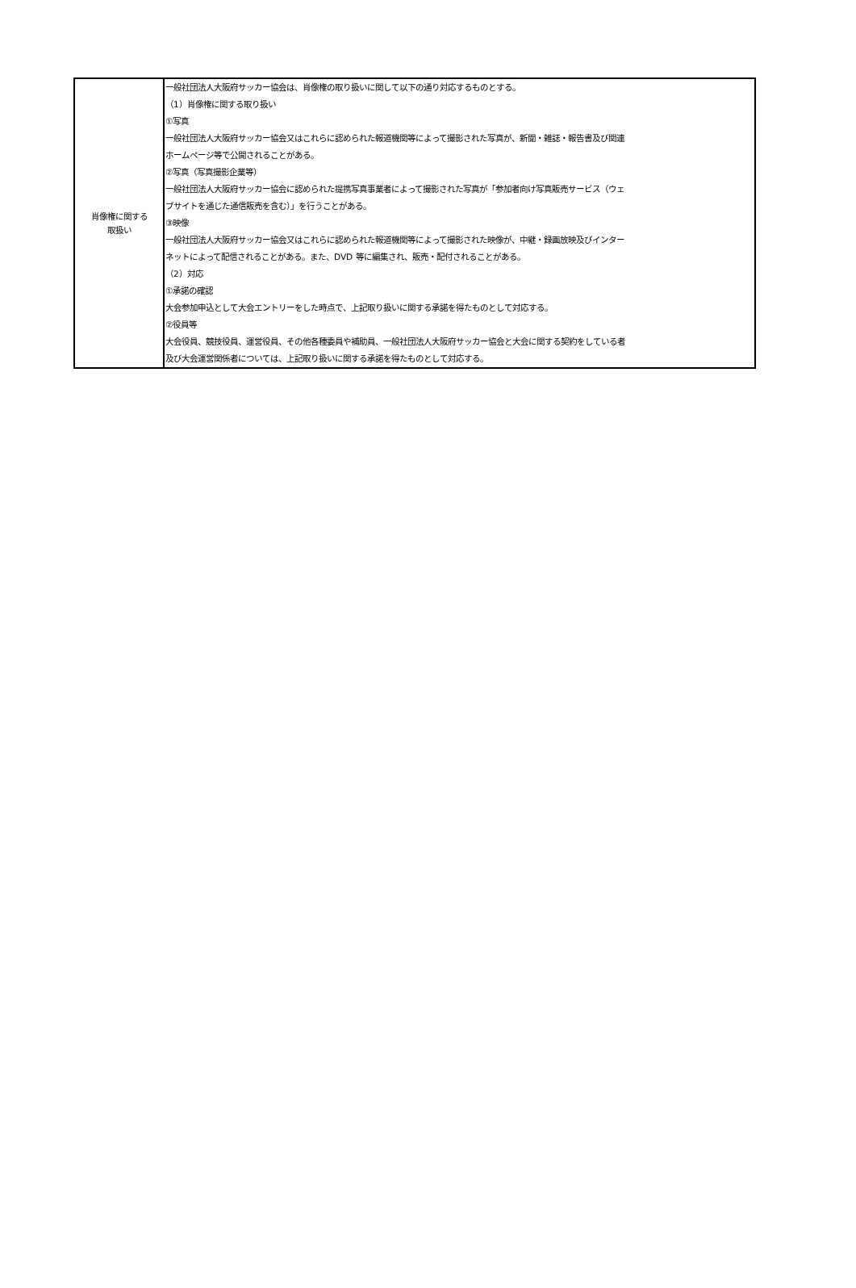| 肖像権に関する 取扱い | 一般社団法人大阪府サッカー協会は、肖像権の取り扱いに関して以下の通り対応するものとする。 （1）肖像権に関する取り扱い ①写真 一般社団法人大阪府サッカー協会又はこれらに認められた報道機関等によって撮影された写真が、新聞・雑誌・報告書及び関連 ホームページ等で公開されることがある。 ②写真（写真撮影企業等） 一般社団法人大阪府サッカー協会に認められた提携写真事業者によって撮影された写真が「参加者向け写真販売サービス（ウェ ブサイトを通じた通信販売を含む）」を行うことがある。 ③映像 一般社団法人大阪府サッカー協会又はこれらに認められた報道機関等によって撮影された映像が、中継・録画放映及びインター ネットによって配信されることがある。また、DVD 等に編集され、販売・配付されることがある。 （2）対応 ①承諾の確認 大会参加申込として大会エントリーをした時点で、上記取り扱いに関する承諾を得たものとして対応する。 ②役員等 大会役員、競技役員、運営役員、その他各種委員や補助員、一般社団法人大阪府サッカー協会と大会に関する契約をしている者 及び大会運営関係者については、上記取り扱いに関する承諾を得たものとして対応する。 |